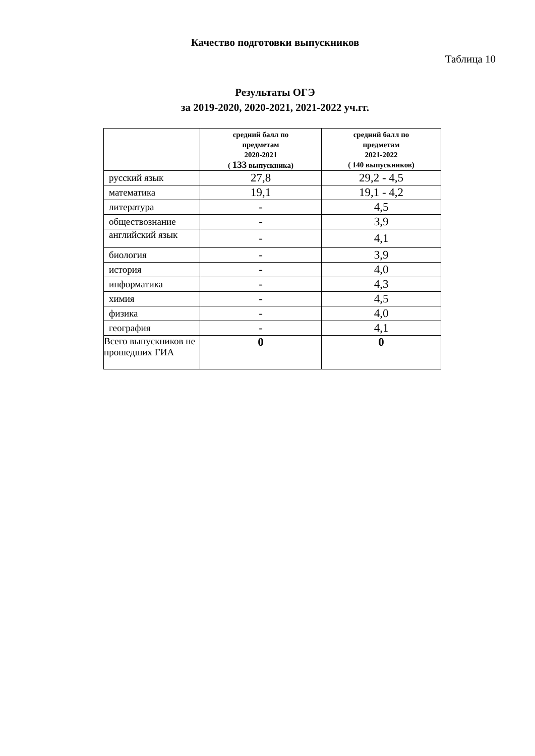Качество подготовки выпускников
Таблица 10
Результаты ОГЭ
за 2019-2020, 2020-2021, 2021-2022 уч.гг.
| | средний балл по предметам 2020-2021 ( 133 выпускника) | средний балл по предметам 2021-2022 ( 140 выпускников) |
| --- | --- | --- |
| русский язык | 27,8 | 29,2 - 4,5 |
| математика | 19,1 | 19,1 - 4,2 |
| литература | - | 4,5 |
| обществознание | - | 3,9 |
| английский язык | - | 4,1 |
| биология | - | 3,9 |
| история | - | 4,0 |
| информатика | - | 4,3 |
| химия | - | 4,5 |
| физика | - | 4,0 |
| география | - | 4,1 |
| Всего выпускников не прошедших ГИА | 0 | 0 |